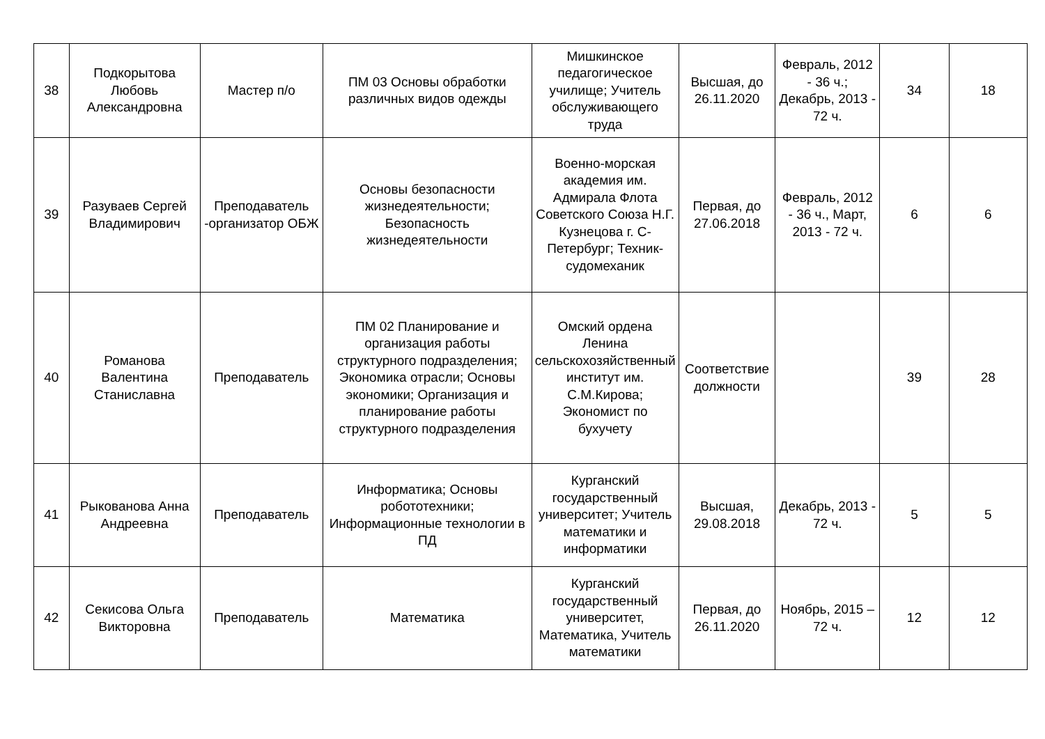| 38 | Подкорытова Любовь Александровна | Мастер п/о | ПМ 03 Основы обработки различных видов одежды | Мишкинское педагогическое училище; Учитель обслуживающего труда | Высшая, до 26.11.2020 | Февраль, 2012 - 36 ч.; Декабрь, 2013 - 72 ч. | 34 | 18 |
| 39 | Разуваев Сергей Владимирович | Преподаватель -организатор ОБЖ | Основы безопасности жизнедеятельности; Безопасность жизнедеятельности | Военно-морская академия им. Адмирала Флота Советского Союза Н.Г. Кузнецова г. С-Петербург; Техник-судомеханик | Первая, до 27.06.2018 | Февраль, 2012 - 36 ч., Март, 2013 - 72 ч. | 6 | 6 |
| 40 | Романова Валентина Станиславна | Преподаватель | ПМ 02 Планирование и организация работы структурного подразделения; Экономика отрасли; Основы экономики; Организация и планирование работы структурного подразделения | Омский ордена Ленина сельскохозяйственный институт им. С.М.Кирова; Экономист по бухучету | Соответствие должности | | 39 | 28 |
| 41 | Рыкованова Анна Андреевна | Преподаватель | Информатика; Основы робототехники; Информационные технологии в ПД | Курганский государственный университет; Учитель математики и информатики | Высшая, 29.08.2018 | Декабрь, 2013 - 72 ч. | 5 | 5 |
| 42 | Секисова Ольга Викторовна | Преподаватель | Математика | Курганский государственный университет, Математика, Учитель математики | Первая, до 26.11.2020 | Ноябрь, 2015 – 72 ч. | 12 | 12 |